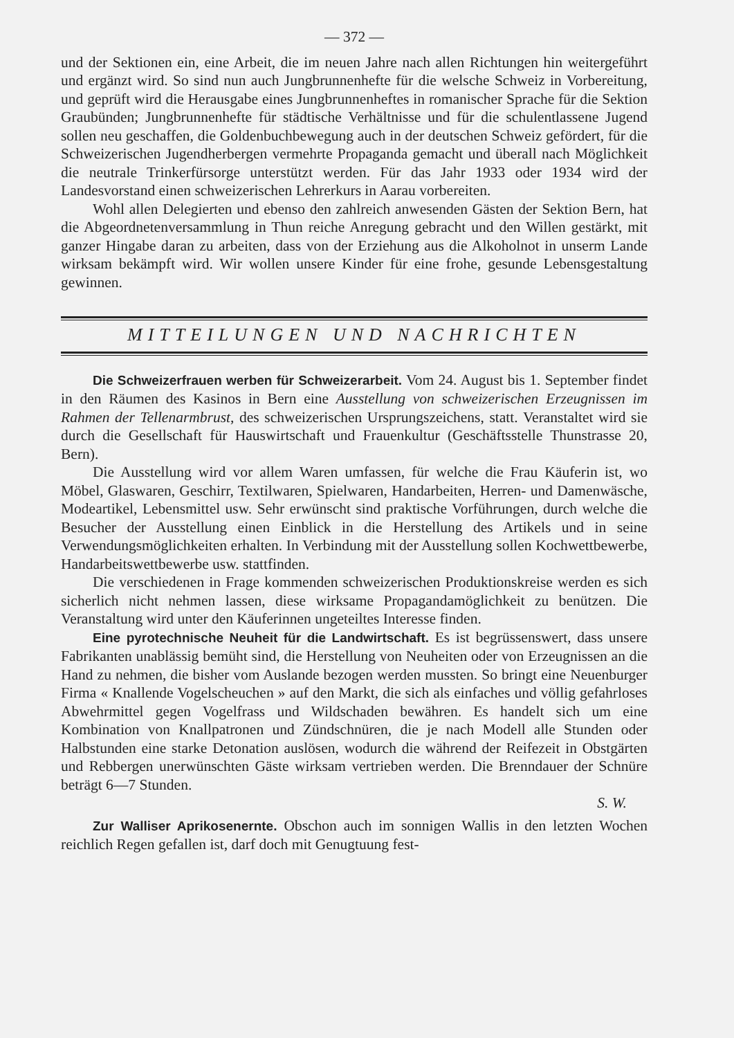— 372 —
und der Sektionen ein, eine Arbeit, die im neuen Jahre nach allen Richtungen hin weitergeführt und ergänzt wird. So sind nun auch Jungbrunnenhefte für die welsche Schweiz in Vorbereitung, und geprüft wird die Herausgabe eines Jungbrunnenheftes in romanischer Sprache für die Sektion Graubünden; Jungbrunnenhefte für städtische Verhältnisse und für die schulentlassene Jugend sollen neu geschaffen, die Goldenbuchbewegung auch in der deutschen Schweiz gefördert, für die Schweizerischen Jugendherbergen vermehrte Propaganda gemacht und überall nach Möglichkeit die neutrale Trinkerfürsorge unterstützt werden. Für das Jahr 1933 oder 1934 wird der Landesvorstand einen schweizerischen Lehrerkurs in Aarau vorbereiten.
Wohl allen Delegierten und ebenso den zahlreich anwesenden Gästen der Sektion Bern, hat die Abgeordnetenversammlung in Thun reiche Anregung gebracht und den Willen gestärkt, mit ganzer Hingabe daran zu arbeiten, dass von der Erziehung aus die Alkoholnot in unserm Lande wirksam bekämpft wird. Wir wollen unsere Kinder für eine frohe, gesunde Lebensgestaltung gewinnen.
MITTEILUNGEN UND NACHRICHTEN
Die Schweizerfrauen werben für Schweizerarbeit. Vom 24. August bis 1. September findet in den Räumen des Kasinos in Bern eine Ausstellung von schweizerischen Erzeugnissen im Rahmen der Tellenarmbrust, des schweizerischen Ursprungszeichens, statt. Veranstaltet wird sie durch die Gesellschaft für Hauswirtschaft und Frauenkultur (Geschäftsstelle Thunstrasse 20, Bern).
Die Ausstellung wird vor allem Waren umfassen, für welche die Frau Käuferin ist, wo Möbel, Glaswaren, Geschirr, Textilwaren, Spielwaren, Handarbeiten, Herren- und Damenwäsche, Modeartikel, Lebensmittel usw. Sehr erwünscht sind praktische Vorführungen, durch welche die Besucher der Ausstellung einen Einblick in die Herstellung des Artikels und in seine Verwendungsmöglichkeiten erhalten. In Verbindung mit der Ausstellung sollen Kochwettbewerbe, Handarbeitswettbewerbe usw. stattfinden.
Die verschiedenen in Frage kommenden schweizerischen Produktionskreise werden es sich sicherlich nicht nehmen lassen, diese wirksame Propagandamöglichkeit zu benützen. Die Veranstaltung wird unter den Käuferinnen ungeteiltes Interesse finden.
Eine pyrotechnische Neuheit für die Landwirtschaft. Es ist begrüssenswert, dass unsere Fabrikanten unablässig bemüht sind, die Herstellung von Neuheiten oder von Erzeugnissen an die Hand zu nehmen, die bisher vom Auslande bezogen werden mussten. So bringt eine Neuenburger Firma « Knallende Vogelscheuchen » auf den Markt, die sich als einfaches und völlig gefahrloses Abwehrmittel gegen Vogelfrass und Wildschaden bewähren. Es handelt sich um eine Kombination von Knallpatronen und Zündschnüren, die je nach Modell alle Stunden oder Halbstunden eine starke Detonation auslösen, wodurch die während der Reifezeit in Obstgärten und Rebbergen unerwünschten Gäste wirksam vertrieben werden. Die Brenndauer der Schnüre beträgt 6—7 Stunden.
S. W.
Zur Walliser Aprikosenernte. Obschon auch im sonnigen Wallis in den letzten Wochen reichlich Regen gefallen ist, darf doch mit Genugtuung fest-